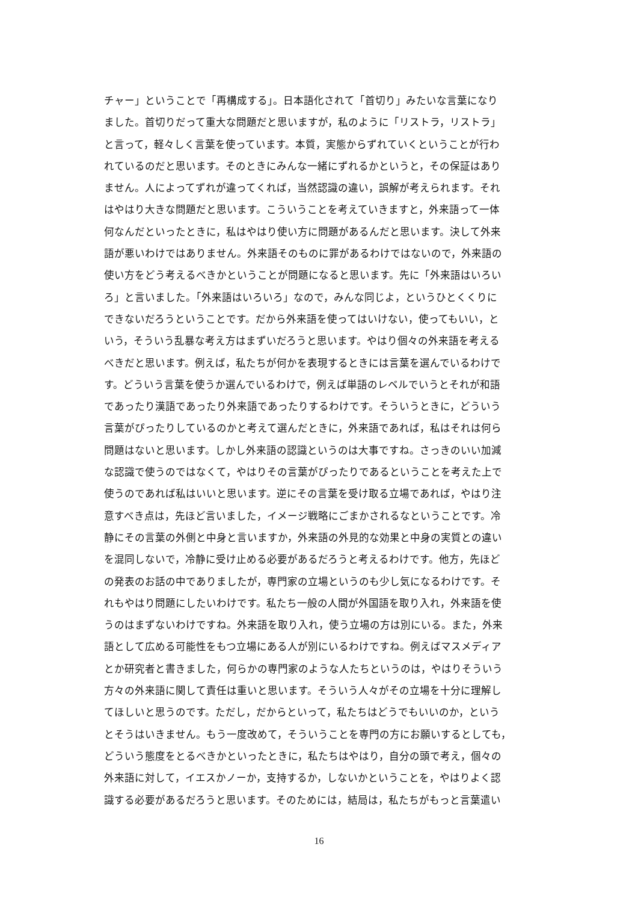チャー」ということで「再構成する」。日本語化されて「首切り」みたいな言葉になり
ました。首切りだって重大な問題だと思いますが，私のように「リストラ，リストラ」
と言って，軽々しく言葉を使っています。本質，実態からずれていくということが行わ
れているのだと思います。そのときにみんな一緒にずれるかというと，その保証はあり
ません。人によってずれが違ってくれば，当然認識の違い，誤解が考えられます。それ
はやはり大きな問題だと思います。こういうことを考えていきますと，外来語って一体
何なんだといったときに，私はやはり使い方に問題があるんだと思います。決して外来
語が悪いわけではありません。外来語そのものに罪があるわけではないので，外来語の
使い方をどう考えるべきかということが問題になると思います。先に「外来語はいろい
ろ」と言いました。「外来語はいろいろ」なので，みんな同じよ，というひとくくりに
できないだろうということです。だから外来語を使ってはいけない，使ってもいい，と
いう，そういう乱暴な考え方はまずいだろうと思います。やはり個々の外来語を考える
べきだと思います。例えば，私たちが何かを表現するときには言葉を選んでいるわけで
す。どういう言葉を使うか選んでいるわけで，例えば単語のレベルでいうとそれが和語
であったり漢語であったり外来語であったりするわけです。そういうときに，どういう
言葉がぴったりしているのかと考えて選んだときに，外来語であれば，私はそれは何ら
問題はないと思います。しかし外来語の認識というのは大事ですね。さっきのいい加減
な認識で使うのではなくて，やはりその言葉がぴったりであるということを考えた上で
使うのであれば私はいいと思います。逆にその言葉を受け取る立場であれば，やはり注
意すべき点は，先ほど言いました，イメージ戦略にごまかされるなということです。冷
静にその言葉の外側と中身と言いますか，外来語の外見的な効果と中身の実質との違い
を混同しないで，冷静に受け止める必要があるだろうと考えるわけです。他方，先ほど
の発表のお話の中でありましたが，専門家の立場というのも少し気になるわけです。そ
れもやはり問題にしたいわけです。私たち一般の人間が外国語を取り入れ，外来語を使
うのはまずないわけですね。外来語を取り入れ，使う立場の方は別にいる。また，外来
語として広める可能性をもつ立場にある人が別にいるわけですね。例えばマスメディア
とか研究者と書きました，何らかの専門家のような人たちというのは，やはりそういう
方々の外来語に関して責任は重いと思います。そういう人々がその立場を十分に理解し
てほしいと思うのです。ただし，だからといって，私たちはどうでもいいのか，という
とそうはいきません。もう一度改めて，そういうことを専門の方にお願いするとしても，
どういう態度をとるべきかといったときに，私たちはやはり，自分の頭で考え，個々の
外来語に対して，イエスかノーか，支持するか，しないかということを，やはりよく認
識する必要があるだろうと思います。そのためには，結局は，私たちがもっと言葉遣い
16